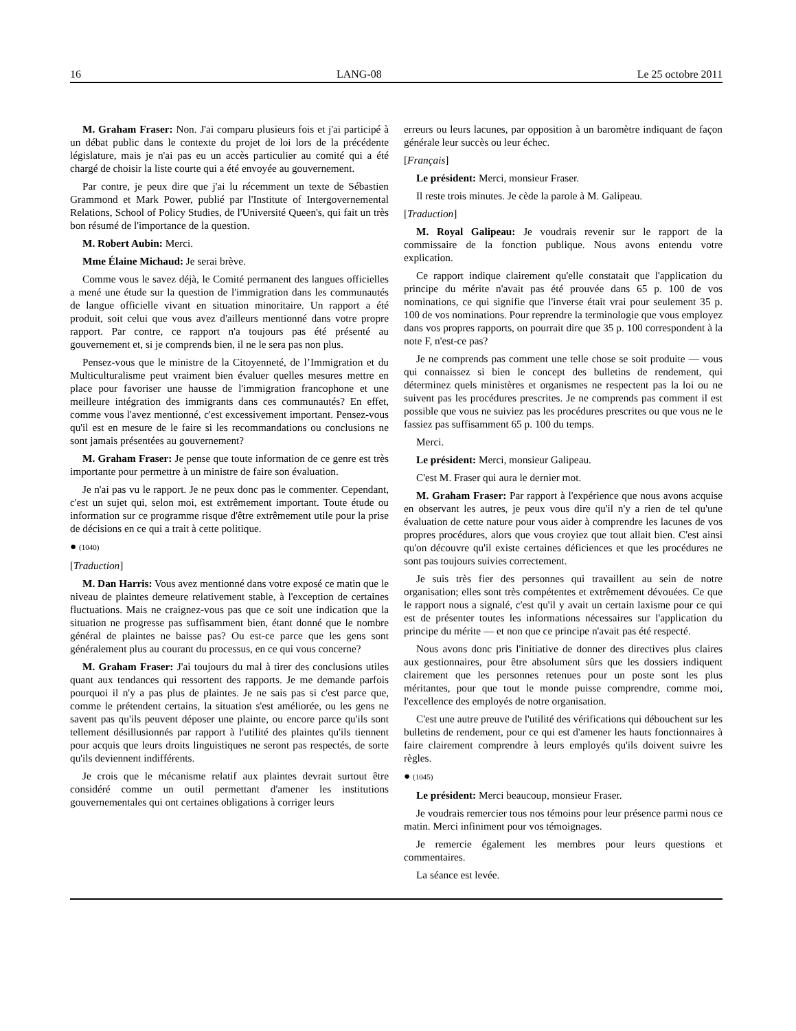16 LANG-08 Le 25 octobre 2011
M. Graham Fraser: Non. J'ai comparu plusieurs fois et j'ai participé à un débat public dans le contexte du projet de loi lors de la précédente législature, mais je n'ai pas eu un accès particulier au comité qui a été chargé de choisir la liste courte qui a été envoyée au gouvernement.
Par contre, je peux dire que j'ai lu récemment un texte de Sébastien Grammond et Mark Power, publié par l'Institute of Intergovernemental Relations, School of Policy Studies, de l'Université Queen's, qui fait un très bon résumé de l'importance de la question.
M. Robert Aubin: Merci.
Mme Élaine Michaud: Je serai brève.
Comme vous le savez déjà, le Comité permanent des langues officielles a mené une étude sur la question de l'immigration dans les communautés de langue officielle vivant en situation minoritaire. Un rapport a été produit, soit celui que vous avez d'ailleurs mentionné dans votre propre rapport. Par contre, ce rapport n'a toujours pas été présenté au gouvernement et, si je comprends bien, il ne le sera pas non plus.
Pensez-vous que le ministre de la Citoyenneté, de l’Immigration et du Multiculturalisme peut vraiment bien évaluer quelles mesures mettre en place pour favoriser une hausse de l'immigration francophone et une meilleure intégration des immigrants dans ces communautés? En effet, comme vous l'avez mentionné, c'est excessivement important. Pensez-vous qu'il est en mesure de le faire si les recommandations ou conclusions ne sont jamais présentées au gouvernement?
M. Graham Fraser: Je pense que toute information de ce genre est très importante pour permettre à un ministre de faire son évaluation.
Je n'ai pas vu le rapport. Je ne peux donc pas le commenter. Cependant, c'est un sujet qui, selon moi, est extrêmement important. Toute étude ou information sur ce programme risque d'être extrêmement utile pour la prise de décisions en ce qui a trait à cette politique.
● (1040)
[Traduction]
M. Dan Harris: Vous avez mentionné dans votre exposé ce matin que le niveau de plaintes demeure relativement stable, à l'exception de certaines fluctuations. Mais ne craignez-vous pas que ce soit une indication que la situation ne progresse pas suffisamment bien, étant donné que le nombre général de plaintes ne baisse pas? Ou est-ce parce que les gens sont généralement plus au courant du processus, en ce qui vous concerne?
M. Graham Fraser: J'ai toujours du mal à tirer des conclusions utiles quant aux tendances qui ressortent des rapports. Je me demande parfois pourquoi il n'y a pas plus de plaintes. Je ne sais pas si c'est parce que, comme le prétendent certains, la situation s'est améliorée, ou les gens ne savent pas qu'ils peuvent déposer une plainte, ou encore parce qu'ils sont tellement désillusionnés par rapport à l'utilité des plaintes qu'ils tiennent pour acquis que leurs droits linguistiques ne seront pas respectés, de sorte qu'ils deviennent indifférents.
Je crois que le mécanisme relatif aux plaintes devrait surtout être considéré comme un outil permettant d'amener les institutions gouvernementales qui ont certaines obligations à corriger leurs
erreurs ou leurs lacunes, par opposition à un baromètre indiquant de façon générale leur succès ou leur échec.
[Français]
Le président: Merci, monsieur Fraser.
Il reste trois minutes. Je cède la parole à M. Galipeau.
[Traduction]
M. Royal Galipeau: Je voudrais revenir sur le rapport de la commissaire de la fonction publique. Nous avons entendu votre explication.
Ce rapport indique clairement qu'elle constatait que l'application du principe du mérite n'avait pas été prouvée dans 65 p. 100 de vos nominations, ce qui signifie que l'inverse était vrai pour seulement 35 p. 100 de vos nominations. Pour reprendre la terminologie que vous employez dans vos propres rapports, on pourrait dire que 35 p. 100 correspondent à la note F, n'est-ce pas?
Je ne comprends pas comment une telle chose se soit produite — vous qui connaissez si bien le concept des bulletins de rendement, qui déterminez quels ministères et organismes ne respectent pas la loi ou ne suivent pas les procédures prescrites. Je ne comprends pas comment il est possible que vous ne suiviez pas les procédures prescrites ou que vous ne le fassiez pas suffisamment 65 p. 100 du temps.
Merci.
Le président: Merci, monsieur Galipeau.
C'est M. Fraser qui aura le dernier mot.
M. Graham Fraser: Par rapport à l'expérience que nous avons acquise en observant les autres, je peux vous dire qu'il n'y a rien de tel qu'une évaluation de cette nature pour vous aider à comprendre les lacunes de vos propres procédures, alors que vous croyiez que tout allait bien. C'est ainsi qu'on découvre qu'il existe certaines déficiences et que les procédures ne sont pas toujours suivies correctement.
Je suis très fier des personnes qui travaillent au sein de notre organisation; elles sont très compétentes et extrêmement dévouées. Ce que le rapport nous a signalé, c'est qu'il y avait un certain laxisme pour ce qui est de présenter toutes les informations nécessaires sur l'application du principe du mérite — et non que ce principe n'avait pas été respecté.
Nous avons donc pris l'initiative de donner des directives plus claires aux gestionnaires, pour être absolument sûrs que les dossiers indiquent clairement que les personnes retenues pour un poste sont les plus méritantes, pour que tout le monde puisse comprendre, comme moi, l'excellence des employés de notre organisation.
C'est une autre preuve de l'utilité des vérifications qui débouchent sur les bulletins de rendement, pour ce qui est d'amener les hauts fonctionnaires à faire clairement comprendre à leurs employés qu'ils doivent suivre les règles.
● (1045)
Le président: Merci beaucoup, monsieur Fraser.
Je voudrais remercier tous nos témoins pour leur présence parmi nous ce matin. Merci infiniment pour vos témoignages.
Je remercie également les membres pour leurs questions et commentaires.
La séance est levée.